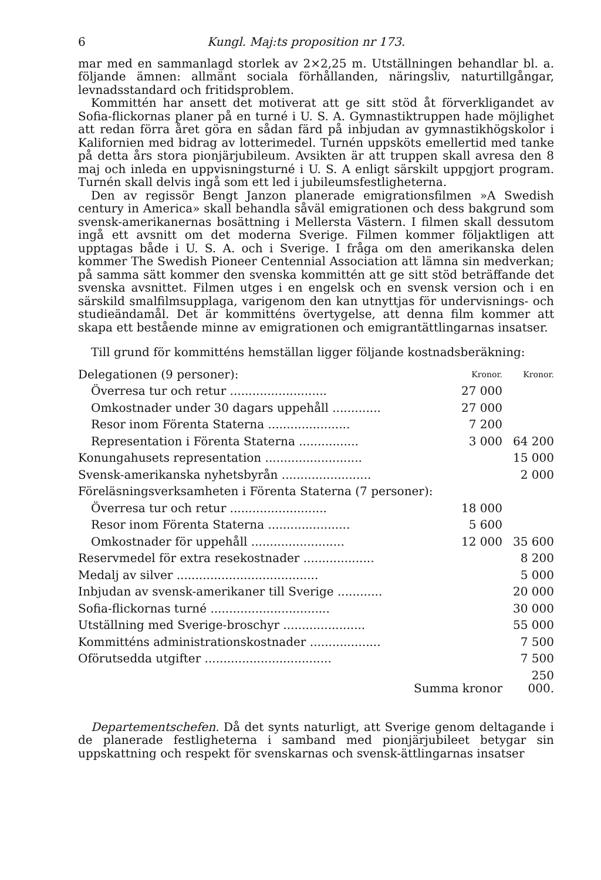6 Kungl. Maj:ts proposition nr 173.
mar med en sammanlagd storlek av 2×2,25 m. Utställningen behandlar bl. a. följande ämnen: allmänt sociala förhållanden, näringsliv, naturtillgångar, levnadsstandard och fritidsproblem.
Kommittén har ansett det motiverat att ge sitt stöd åt förverkligandet av Sofia-flickornas planer på en turné i U. S. A. Gymnastiktruppen hade möjlighet att redan förra året göra en sådan färd på inbjudan av gymnastikhögskolor i Kalifornien med bidrag av lotterimedel. Turnén uppsköts emellertid med tanke på detta års stora pionjärjubileum. Avsikten är att truppen skall avresa den 8 maj och inleda en uppvisningsturné i U. S. A enligt särskilt uppgjort program. Turnén skall delvis ingå som ett led i jubileumsfestligheterna.
Den av regissör Bengt Janzon planerade emigrationsfilmen »A Swedish century in America» skall behandla såväl emigrationen och dess bakgrund som svensk-amerikanernas bosättning i Mellersta Västern. I filmen skall dessutom ingå ett avsnitt om det moderna Sverige. Filmen kommer följaktligen att upptagas både i U. S. A. och i Sverige. I fråga om den amerikanska delen kommer The Swedish Pioneer Centennial Association att lämna sin medverkan; på samma sätt kommer den svenska kommittén att ge sitt stöd beträffande det svenska avsnittet. Filmen utges i en engelsk och en svensk version och i en särskild smalfilmsupplaga, varigenom den kan utnyttjas för undervisnings- och studieändamål. Det är kommitténs övertygelse, att denna film kommer att skapa ett bestående minne av emigrationen och emigrantättlingarnas insatser.
Till grund för kommitténs hemställan ligger följande kostnadsberäkning:
| Delegationen (9 personer): | Kronor. | Kronor. |
| Överresa tur och retur .......................... | 27 000 | |
| Omkostnader under 30 dagars uppehåll ............. | 27 000 | |
| Resor inom Förenta Staterna ...................... | 7 200 | |
| Representation i Förenta Staterna ................ | 3 000 | 64 200 |
| Konungahusets representation .......................... | | 15 000 |
| Svensk-amerikanska nyhetsbyrån ........................ | | 2 000 |
| Föreläsningsverksamheten i Förenta Staterna (7 personer): | | |
| Överresa tur och retur .......................... | 18 000 | |
| Resor inom Förenta Staterna ...................... | 5 600 | |
| Omkostnader för uppehåll ......................... | 12 000 | 35 600 |
| Reservmedel för extra resekostnader ................... | | 8 200 |
| Medalj av silver ...................................... | | 5 000 |
| Inbjudan av svensk-amerikaner till Sverige ............ | | 20 000 |
| Sofia-flickornas turné ................................ | | 30 000 |
| Utställning med Sverige-broschyr ...................... | | 55 000 |
| Kommitténs administrationskostnader ................... | | 7 500 |
| Oförutsedda utgifter .................................. | | 7 500 |
| Summa kronor | | 250 000. |
Departementschefen. Då det synts naturligt, att Sverige genom deltagande i de planerade festligheterna i samband med pionjärjubileet betygar sin uppskattning och respekt för svenskarnas och svensk-ättlingarnas insatser